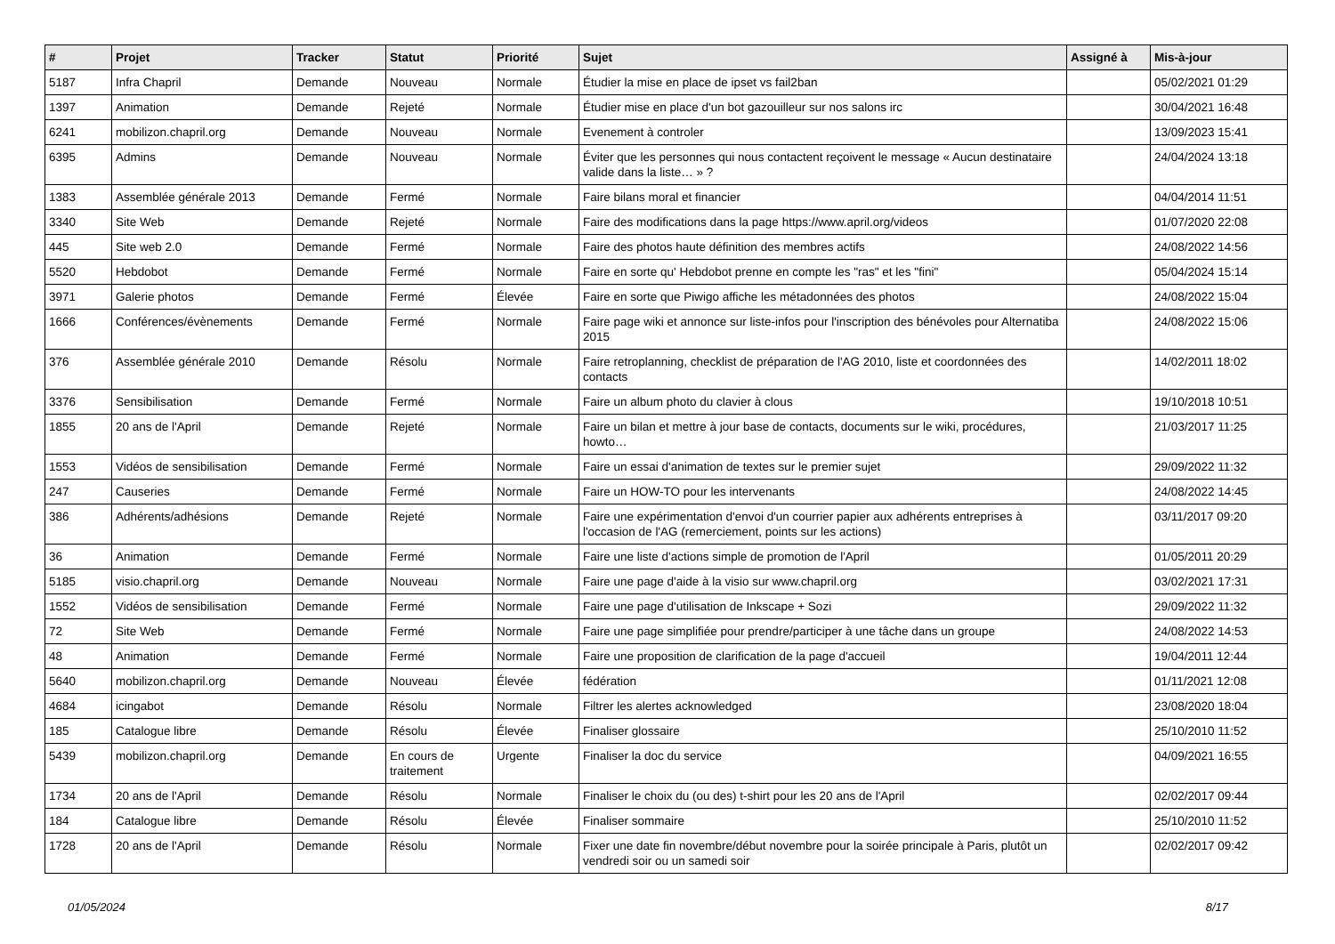| # | Projet | Tracker | Statut | Priorité | Sujet | Assigné à | Mis-à-jour |
| --- | --- | --- | --- | --- | --- | --- | --- |
| 5187 | Infra Chapril | Demande | Nouveau | Normale | Étudier la mise en place de ipset vs fail2ban | | 05/02/2021 01:29 |
| 1397 | Animation | Demande | Rejeté | Normale | Étudier mise en place d'un bot gazouilleur sur nos salons irc | | 30/04/2021 16:48 |
| 6241 | mobilizon.chapril.org | Demande | Nouveau | Normale | Evenement à controler | | 13/09/2023 15:41 |
| 6395 | Admins | Demande | Nouveau | Normale | Éviter que les personnes qui nous contactent reçoivent le message « Aucun destinataire valide dans la liste… » ? | | 24/04/2024 13:18 |
| 1383 | Assemblée générale 2013 | Demande | Fermé | Normale | Faire bilans moral et financier | | 04/04/2014 11:51 |
| 3340 | Site Web | Demande | Rejeté | Normale | Faire des modifications dans la page https://www.april.org/videos | | 01/07/2020 22:08 |
| 445 | Site web 2.0 | Demande | Fermé | Normale | Faire des photos haute définition des membres actifs | | 24/08/2022 14:56 |
| 5520 | Hebdobot | Demande | Fermé | Normale | Faire en sorte qu' Hebdobot prenne en compte les "ras" et les "fini" | | 05/04/2024 15:14 |
| 3971 | Galerie photos | Demande | Fermé | Élevée | Faire en sorte que Piwigo affiche les métadonnées des photos | | 24/08/2022 15:04 |
| 1666 | Conférences/évènements | Demande | Fermé | Normale | Faire page wiki et annonce sur liste-infos pour l'inscription des bénévoles pour Alternatiba 2015 | | 24/08/2022 15:06 |
| 376 | Assemblée générale 2010 | Demande | Résolu | Normale | Faire retroplanning, checklist de préparation de l'AG 2010, liste et coordonnées des contacts | | 14/02/2011 18:02 |
| 3376 | Sensibilisation | Demande | Fermé | Normale | Faire un album photo du clavier à clous | | 19/10/2018 10:51 |
| 1855 | 20 ans de l'April | Demande | Rejeté | Normale | Faire un bilan et mettre à jour base de contacts, documents sur le wiki, procédures, howto… | | 21/03/2017 11:25 |
| 1553 | Vidéos de sensibilisation | Demande | Fermé | Normale | Faire un essai d'animation de textes sur le premier sujet | | 29/09/2022 11:32 |
| 247 | Causeries | Demande | Fermé | Normale | Faire un HOW-TO pour les intervenants | | 24/08/2022 14:45 |
| 386 | Adhérents/adhésions | Demande | Rejeté | Normale | Faire une expérimentation d'envoi d'un courrier papier aux adhérents entreprises à l'occasion de l'AG (remerciement, points sur les actions) | | 03/11/2017 09:20 |
| 36 | Animation | Demande | Fermé | Normale | Faire une liste d'actions simple de promotion de l'April | | 01/05/2011 20:29 |
| 5185 | visio.chapril.org | Demande | Nouveau | Normale | Faire une page d'aide à la visio sur www.chapril.org | | 03/02/2021 17:31 |
| 1552 | Vidéos de sensibilisation | Demande | Fermé | Normale | Faire une page d'utilisation de Inkscape + Sozi | | 29/09/2022 11:32 |
| 72 | Site Web | Demande | Fermé | Normale | Faire une page simplifiée pour prendre/participer à une tâche dans un groupe | | 24/08/2022 14:53 |
| 48 | Animation | Demande | Fermé | Normale | Faire une proposition de clarification de la page d'accueil | | 19/04/2011 12:44 |
| 5640 | mobilizon.chapril.org | Demande | Nouveau | Élevée | fédération | | 01/11/2021 12:08 |
| 4684 | icingabot | Demande | Résolu | Normale | Filtrer les alertes acknowledged | | 23/08/2020 18:04 |
| 185 | Catalogue libre | Demande | Résolu | Élevée | Finaliser glossaire | | 25/10/2010 11:52 |
| 5439 | mobilizon.chapril.org | Demande | En cours de traitement | Urgente | Finaliser la doc du service | | 04/09/2021 16:55 |
| 1734 | 20 ans de l'April | Demande | Résolu | Normale | Finaliser le choix du (ou des) t-shirt pour les 20 ans de l'April | | 02/02/2017 09:44 |
| 184 | Catalogue libre | Demande | Résolu | Élevée | Finaliser sommaire | | 25/10/2010 11:52 |
| 1728 | 20 ans de l'April | Demande | Résolu | Normale | Fixer une date fin novembre/début novembre pour la soirée principale à Paris, plutôt un vendredi soir ou un samedi soir | | 02/02/2017 09:42 |
01/05/2024 8/17